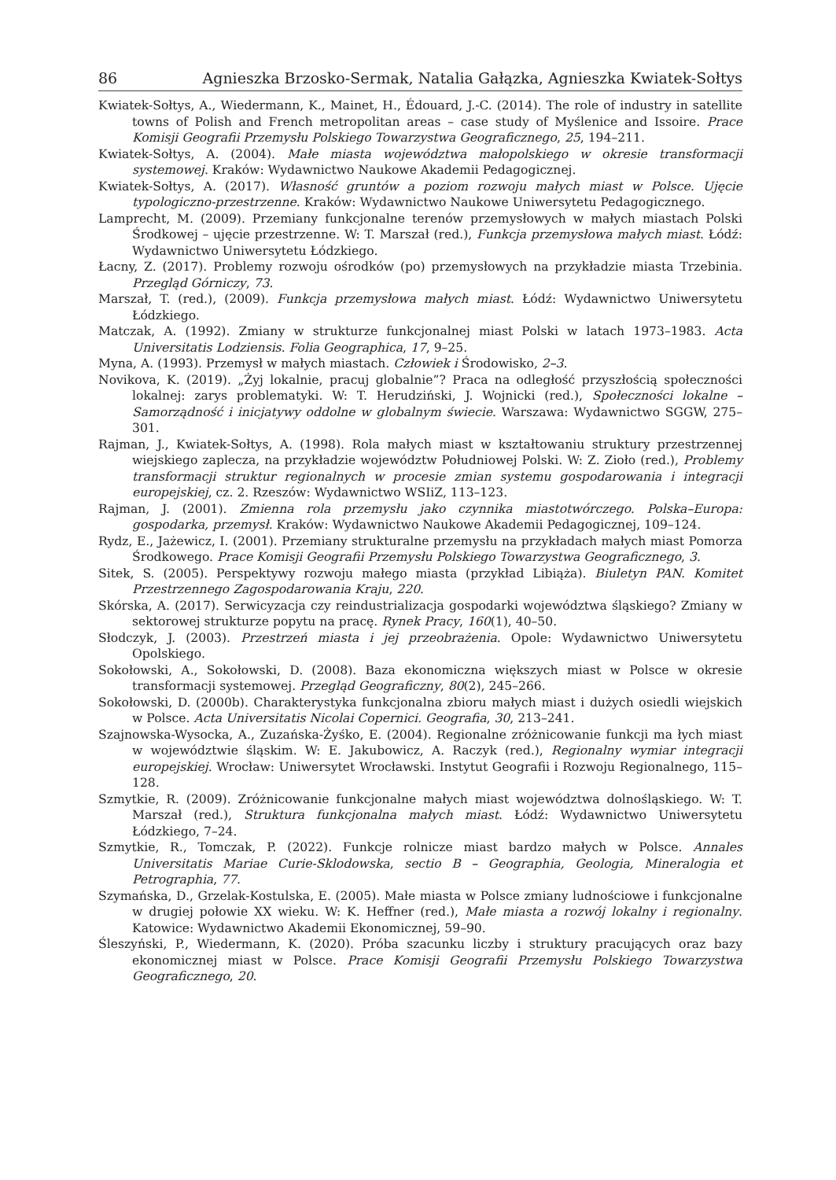86 Agnieszka Brzosko-Sermak, Natalia Gałązka, Agnieszka Kwiatek-Sołtys
Kwiatek-Sołtys, A., Wiedermann, K., Mainet, H., Édouard, J.-C. (2014). The role of industry in satellite towns of Polish and French metropolitan areas – case study of Myślenice and Issoire. Prace Komisji Geografii Przemysłu Polskiego Towarzystwa Geograficznego, 25, 194–211.
Kwiatek-Sołtys, A. (2004). Małe miasta województwa małopolskiego w okresie transformacji systemowej. Kraków: Wydawnictwo Naukowe Akademii Pedagogicznej.
Kwiatek-Sołtys, A. (2017). Własność gruntów a poziom rozwoju małych miast w Polsce. Ujęcie typologiczno-przestrzenne. Kraków: Wydawnictwo Naukowe Uniwersytetu Pedagogicznego.
Lamprecht, M. (2009). Przemiany funkcjonalne terenów przemysłowych w małych miastach Polski Środkowej – ujęcie przestrzenne. W: T. Marszał (red.), Funkcja przemysłowa małych miast. Łódź: Wydawnictwo Uniwersytetu Łódzkiego.
Łacny, Z. (2017). Problemy rozwoju ośrodków (po) przemysłowych na przykładzie miasta Trzebinia. Przegląd Górniczy, 73.
Marszał, T. (red.), (2009). Funkcja przemysłowa małych miast. Łódź: Wydawnictwo Uniwersytetu Łódzkiego.
Matczak, A. (1992). Zmiany w strukturze funkcjonalnej miast Polski w latach 1973–1983. Acta Universitatis Lodziensis. Folia Geographica, 17, 9–25.
Myna, A. (1993). Przemysł w małych miastach. Człowiek i Środowisko, 2–3.
Novikova, K. (2019). „Żyj lokalnie, pracuj globalnie”? Praca na odległość przyszłością społeczności lokalnej: zarys problematyki. W: T. Herudziński, J. Wojnicki (red.), Społeczności lokalne – Samorządność i inicjatywy oddolne w globalnym świecie. Warszawa: Wydawnictwo SGGW, 275–301.
Rajman, J., Kwiatek-Sołtys, A. (1998). Rola małych miast w kształtowaniu struktury przestrzennej wiejskiego zaplecza, na przykładzie województw Południowej Polski. W: Z. Zioło (red.), Problemy transformacji struktur regionalnych w procesie zmian systemu gospodarowania i integracji europejskiej, cz. 2. Rzeszów: Wydawnictwo WSIiZ, 113–123.
Rajman, J. (2001). Zmienna rola przemysłu jako czynnika miastotwórczego. Polska–Europa: gospodarka, przemysł. Kraków: Wydawnictwo Naukowe Akademii Pedagogicznej, 109–124.
Rydz, E., Jażewicz, I. (2001). Przemiany strukturalne przemysłu na przykładach małych miast Pomorza Środkowego. Prace Komisji Geografii Przemysłu Polskiego Towarzystwa Geograficznego, 3.
Sitek, S. (2005). Perspektywy rozwoju małego miasta (przykład Libiąża). Biuletyn PAN. Komitet Przestrzennego Zagospodarowania Kraju, 220.
Skórska, A. (2017). Serwicyzacja czy reindustrializacja gospodarki województwa śląskiego? Zmiany w sektorowej strukturze popytu na pracę. Rynek Pracy, 160(1), 40–50.
Słodczyk, J. (2003). Przestrzeń miasta i jej przeobrażenia. Opole: Wydawnictwo Uniwersytetu Opolskiego.
Sokołowski, A., Sokołowski, D. (2008). Baza ekonomiczna większych miast w Polsce w okresie transformacji systemowej. Przegląd Geograficzny, 80(2), 245–266.
Sokołowski, D. (2000b). Charakterystyka funkcjonalna zbioru małych miast i dużych osiedli wiejskich w Polsce. Acta Universitatis Nicolai Copernici. Geografia, 30, 213–241.
Szajnowska-Wysocka, A., Zuzańska-Żyśko, E. (2004). Regionalne zróżnicowanie funkcji ma łych miast w województwie śląskim. W: E. Jakubowicz, A. Raczyk (red.), Regionalny wymiar integracji europejskiej. Wrocław: Uniwersytet Wrocławski. Instytut Geografii i Rozwoju Regionalnego, 115–128.
Szmytkie, R. (2009). Zróżnicowanie funkcjonalne małych miast województwa dolnośląskiego. W: T. Marszał (red.), Struktura funkcjonalna małych miast. Łódź: Wydawnictwo Uniwersytetu Łódzkiego, 7–24.
Szmytkie, R., Tomczak, P. (2022). Funkcje rolnicze miast bardzo małych w Polsce. Annales Universitatis Mariae Curie-Sklodowska, sectio B – Geographia, Geologia, Mineralogia et Petrographia, 77.
Szymańska, D., Grzelak-Kostulska, E. (2005). Małe miasta w Polsce zmiany ludnościowe i funkcjonalne w drugiej połowie XX wieku. W: K. Heffner (red.), Małe miasta a rozwój lokalny i regionalny. Katowice: Wydawnictwo Akademii Ekonomicznej, 59–90.
Śleszyński, P., Wiedermann, K. (2020). Próba szacunku liczby i struktury pracujących oraz bazy ekonomicznej miast w Polsce. Prace Komisji Geografii Przemysłu Polskiego Towarzystwa Geograficznego, 20.